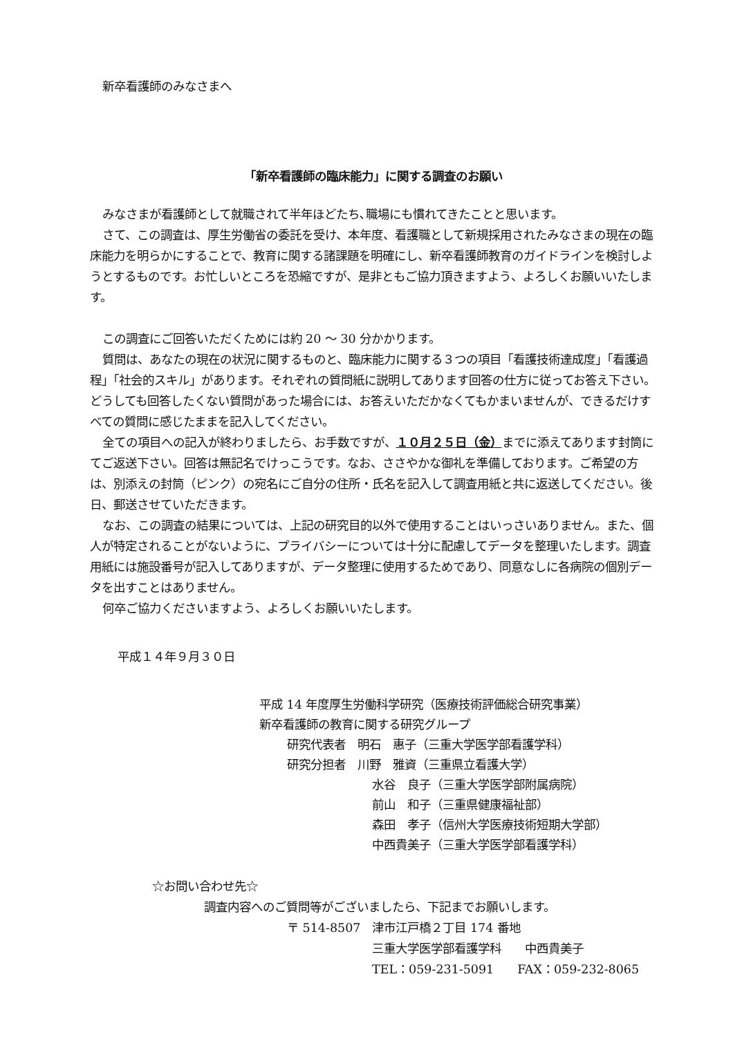新卒看護師のみなさまへ
「新卒看護師の臨床能力」に関する調査のお願い
みなさまが看護師として就職されて半年ほどたち､職場にも慣れてきたことと思います。
さて、この調査は、厚生労働省の委託を受け、本年度、看護職として新規採用されたみなさまの現在の臨床能力を明らかにすることで、教育に関する諸課題を明確にし、新卒看護師教育のガイドラインを検討しようとするものです。お忙しいところを恐縮ですが、是非ともご協力頂きますよう、よろしくお願いいたします。
この調査にご回答いただくためには約 20 ～ 30 分かかります。
質問は、あなたの現在の状況に関するものと、臨床能力に関する３つの項目「看護技術達成度」「看護過程」「社会的スキル」があります。それぞれの質問紙に説明してあります回答の仕方に従ってお答え下さい。どうしても回答したくない質問があった場合には、お答えいただかなくてもかまいませんが、できるだけすべての質問に感じたままを記入してください。
全ての項目への記入が終わりましたら、お手数ですが、１０月２５日（金）までに添えてあります封筒にてご返送下さい。回答は無記名でけっこうです。なお、ささやかな御礼を準備しております。ご希望の方は、別添えの封筒（ピンク）の宛名にご自分の住所・氏名を記入して調査用紙と共に返送してください。後日、郵送させていただきます。
なお、この調査の結果については、上記の研究目的以外で使用することはいっさいありません。また、個人が特定されることがないように、プライバシーについては十分に配慮してデータを整理いたします。調査用紙には施設番号が記入してありますが、データ整理に使用するためであり、同意なしに各病院の個別データを出すことはありません。
何卒ご協力くださいますよう、よろしくお願いいたします。
平成１４年９月３０日
平成 14 年度厚生労働科学研究（医療技術評価総合研究事業）
新卒看護師の教育に関する研究グループ
研究代表者　明石　惠子（三重大学医学部看護学科）
研究分担者　川野　雅資（三重県立看護大学）
水谷　良子（三重大学医学部附属病院）
前山　和子（三重県健康福祉部）
森田　孝子（信州大学医療技術短期大学部）
中西貴美子（三重大学医学部看護学科）
☆お問い合わせ先☆
調査内容へのご質問等がございましたら、下記までお願いします。
〒 514-8507　津市江戸橋２丁目 174 番地
三重大学医学部看護学科　　中西貴美子
TEL：059-231-5091　　FAX：059-232-8065